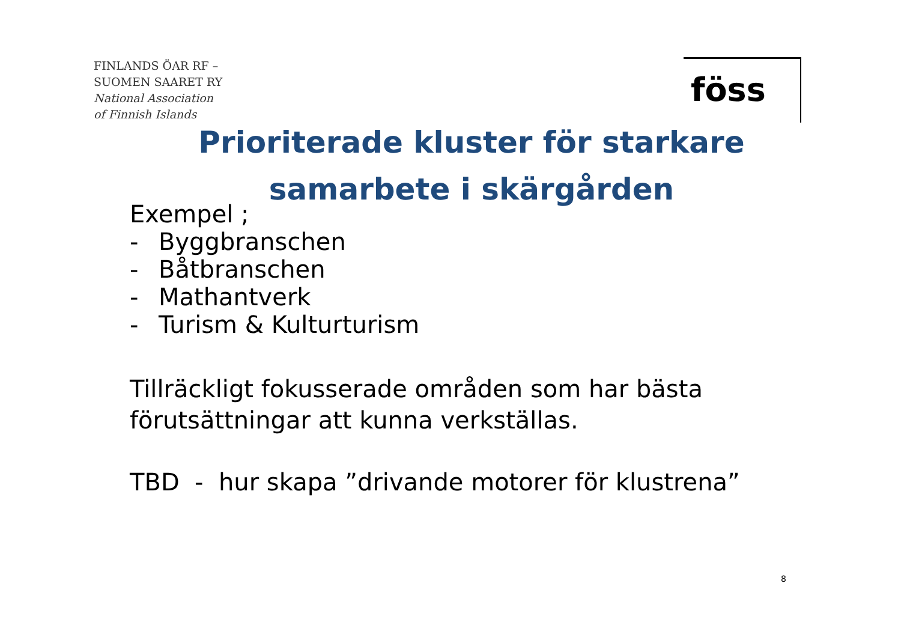FINLANDS ÖAR RF –
SUOMEN SAARET RY
National Association
of Finnish Islands
föss
Prioriterade kluster för starkare
samarbete i skärgården
Exempel ;
- Byggbranschen
- Båtbranschen
- Mathantverk
- Turism & Kulturturism
Tillräckligt fokusserade områden som har bästa
förutsättningar att kunna verkställas.
TBD - hur skapa ”drivande motorer för klustrena”
8